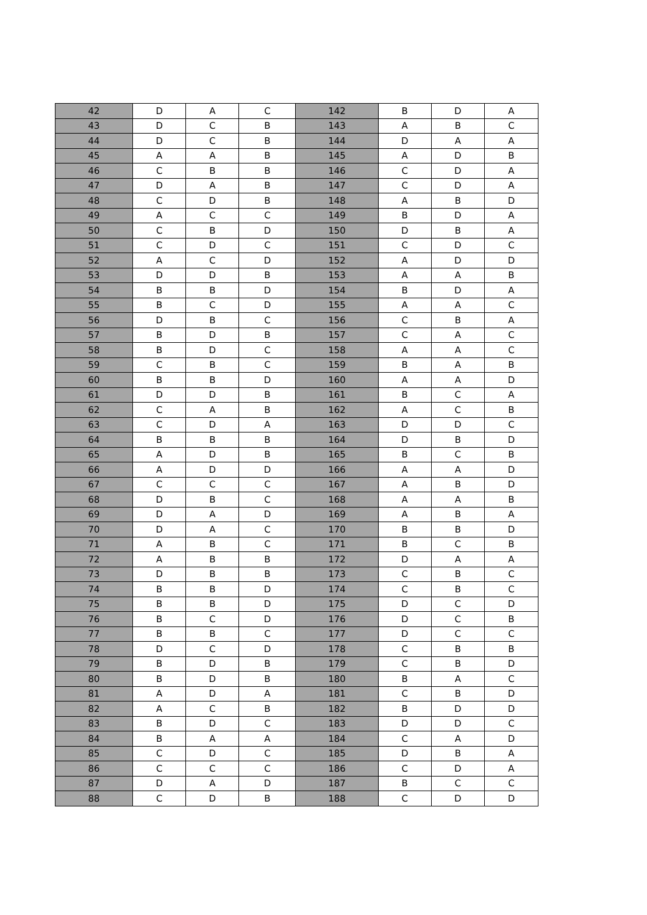| 42 | D | A | C | 142 | B | D | A |
| 43 | D | C | B | 143 | A | B | C |
| 44 | D | C | B | 144 | D | A | A |
| 45 | A | A | B | 145 | A | D | B |
| 46 | C | B | B | 146 | C | D | A |
| 47 | D | A | B | 147 | C | D | A |
| 48 | C | D | B | 148 | A | B | D |
| 49 | A | C | C | 149 | B | D | A |
| 50 | C | B | D | 150 | D | B | A |
| 51 | C | D | C | 151 | C | D | C |
| 52 | A | C | D | 152 | A | D | D |
| 53 | D | D | B | 153 | A | A | B |
| 54 | B | B | D | 154 | B | D | A |
| 55 | B | C | D | 155 | A | A | C |
| 56 | D | B | C | 156 | C | B | A |
| 57 | B | D | B | 157 | C | A | C |
| 58 | B | D | C | 158 | A | A | C |
| 59 | C | B | C | 159 | B | A | B |
| 60 | B | B | D | 160 | A | A | D |
| 61 | D | D | B | 161 | B | C | A |
| 62 | C | A | B | 162 | A | C | B |
| 63 | C | D | A | 163 | D | D | C |
| 64 | B | B | B | 164 | D | B | D |
| 65 | A | D | B | 165 | B | C | B |
| 66 | A | D | D | 166 | A | A | D |
| 67 | C | C | C | 167 | A | B | D |
| 68 | D | B | C | 168 | A | A | B |
| 69 | D | A | D | 169 | A | B | A |
| 70 | D | A | C | 170 | B | B | D |
| 71 | A | B | C | 171 | B | C | B |
| 72 | A | B | B | 172 | D | A | A |
| 73 | D | B | B | 173 | C | B | C |
| 74 | B | B | D | 174 | C | B | C |
| 75 | B | B | D | 175 | D | C | D |
| 76 | B | C | D | 176 | D | C | B |
| 77 | B | B | C | 177 | D | C | C |
| 78 | D | C | D | 178 | C | B | B |
| 79 | B | D | B | 179 | C | B | D |
| 80 | B | D | B | 180 | B | A | C |
| 81 | A | D | A | 181 | C | B | D |
| 82 | A | C | B | 182 | B | D | D |
| 83 | B | D | C | 183 | D | D | C |
| 84 | B | A | A | 184 | C | A | D |
| 85 | C | D | C | 185 | D | B | A |
| 86 | C | C | C | 186 | C | D | A |
| 87 | D | A | D | 187 | B | C | C |
| 88 | C | D | B | 188 | C | D | D |